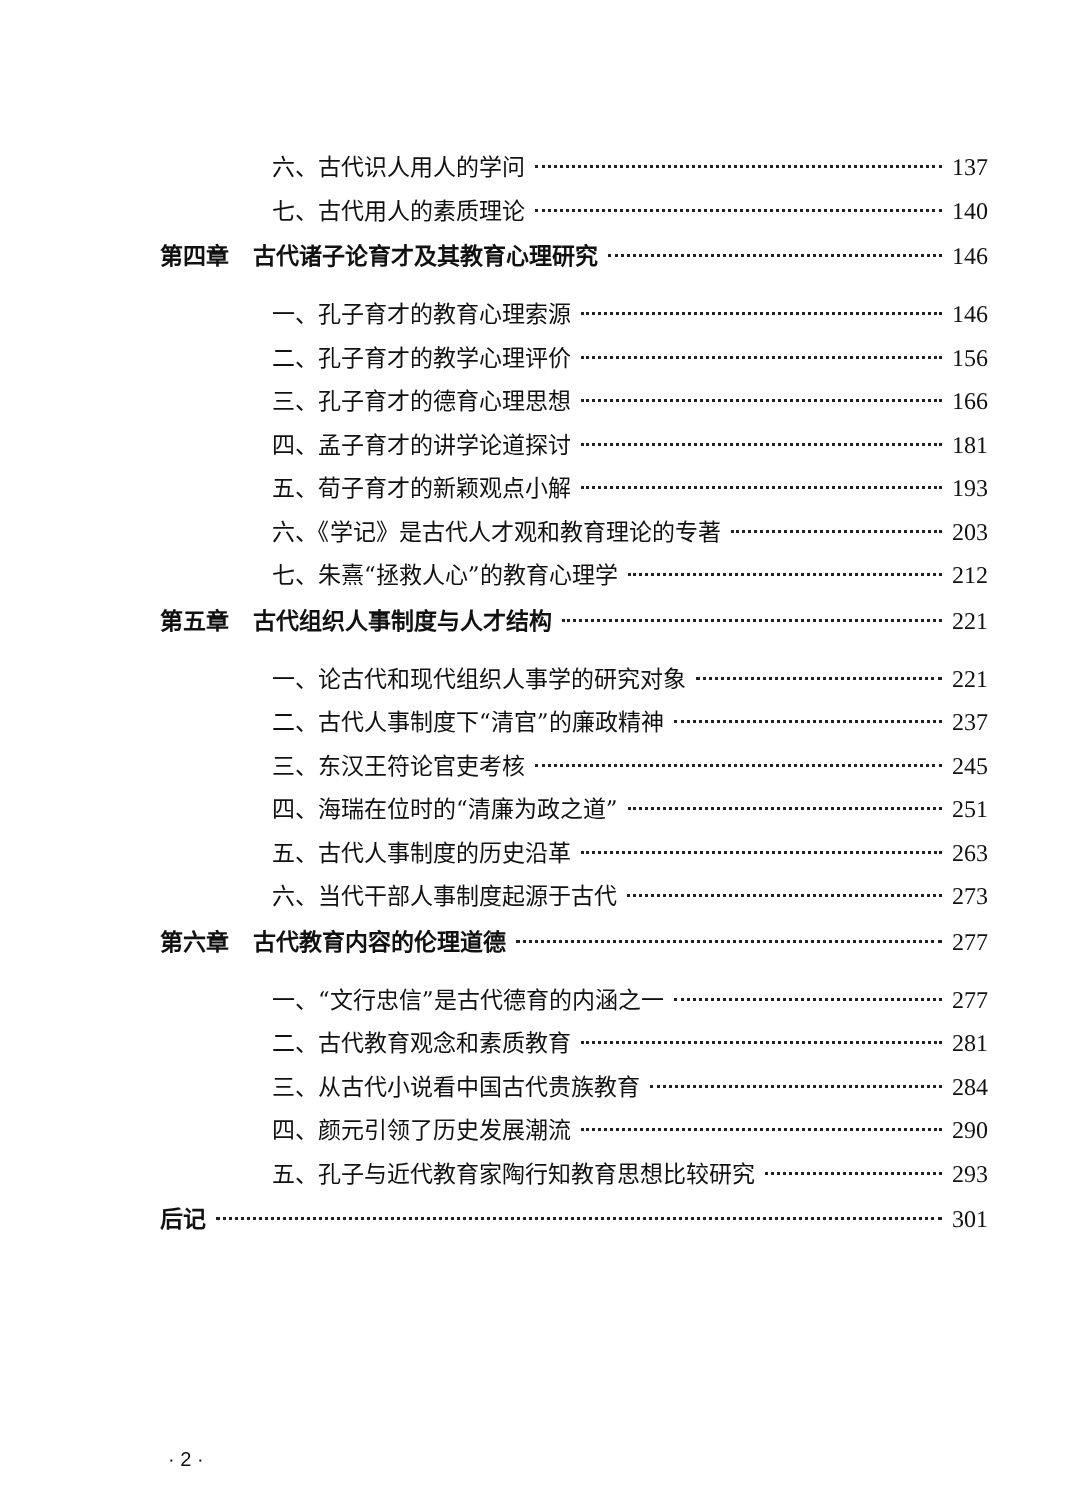六、古代识人用人的学问 137
七、古代用人的素质理论 140
第四章 古代诸子论育才及其教育心理研究 146
一、孔子育才的教育心理索源 146
二、孔子育才的教学心理评价 156
三、孔子育才的德育心理思想 166
四、孟子育才的讲学论道探讨 181
五、荀子育才的新颖观点小解 193
六、《学记》是古代人才观和教育理论的专著 203
七、朱熹“拯救人心”的教育心理学 212
第五章 古代组织人事制度与人才结构 221
一、论古代和现代组织人事学的研究对象 221
二、古代人事制度下“清官”的廉政精神 237
三、东汉王符论官吏考核 245
四、海瑞在位时的“清廉为政之道” 251
五、古代人事制度的历史沿革 263
六、当代干部人事制度起源于古代 273
第六章 古代教育内容的伦理道德 277
一、“文行忠信”是古代德育的内涵之一 277
二、古代教育观念和素质教育 281
三、从古代小说看中国古代贵族教育 284
四、颜元引领了历史发展潮流 290
五、孔子与近代教育家陶行知教育思想比较研究 293
后记 301
· 2 ·